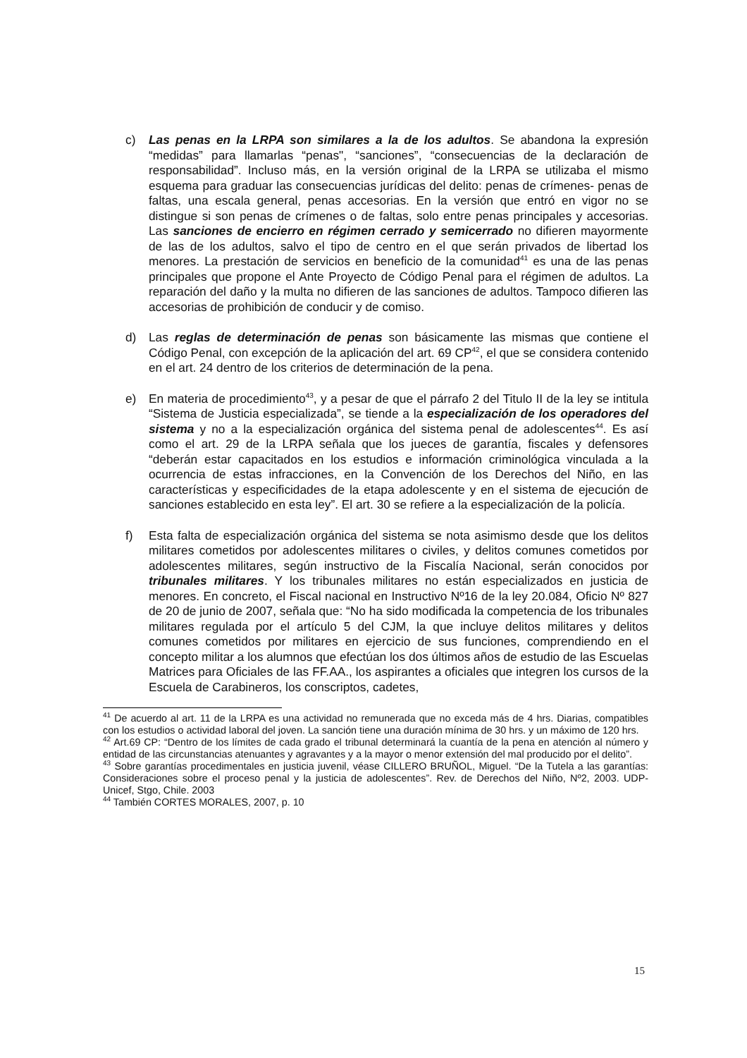c) Las penas en la LRPA son similares a la de los adultos. Se abandona la expresión “medidas” para llamarlas “penas", “sanciones”, “consecuencias de la declaración de responsabilidad”. Incluso más, en la versión original de la LRPA se utilizaba el mismo esquema para graduar las consecuencias jurídicas del delito: penas de crímenes- penas de faltas, una escala general, penas accesorias. En la versión que entró en vigor no se distingue si son penas de crímenes o de faltas, solo entre penas principales y accesorias. Las sanciones de encierro en régimen cerrado y semicerrado no difieren mayormente de las de los adultos, salvo el tipo de centro en el que serán privados de libertad los menores. La prestación de servicios en beneficio de la comunidad<sup>41</sup> es una de las penas principales que propone el Ante Proyecto de Código Penal para el régimen de adultos. La reparación del daño y la multa no difieren de las sanciones de adultos. Tampoco difieren las accesorias de prohibición de conducir y de comiso.
d) Las reglas de determinación de penas son básicamente las mismas que contiene el Código Penal, con excepción de la aplicación del art. 69 CP<sup>42</sup>, el que se considera contenido en el art. 24 dentro de los criterios de determinación de la pena.
e) En materia de procedimiento<sup>43</sup>, y a pesar de que el párrafo 2 del Titulo II de la ley se intitula “Sistema de Justicia especializada”, se tiende a la especialización de los operadores del sistema y no a la especialización orgánica del sistema penal de adolescentes<sup>44</sup>. Es así como el art. 29 de la LRPA señala que los jueces de garantía, fiscales y defensores “deberán estar capacitados en los estudios e información criminológica vinculada a la ocurrencia de estas infracciones, en la Convención de los Derechos del Niño, en las características y especificidades de la etapa adolescente y en el sistema de ejecución de sanciones establecido en esta ley”. El art. 30 se refiere a la especialización de la policía.
f) Esta falta de especialización orgánica del sistema se nota asimismo desde que los delitos militares cometidos por adolescentes militares o civiles, y delitos comunes cometidos por adolescentes militares, según instructivo de la Fiscalía Nacional, serán conocidos por tribunales militares. Y los tribunales militares no están especializados en justicia de menores. En concreto, el Fiscal nacional en Instructivo Nº16 de la ley 20.084, Oficio Nº 827 de 20 de junio de 2007, señala que: “No ha sido modificada la competencia de los tribunales militares regulada por el artículo 5 del CJM, la que incluye delitos militares y delitos comunes cometidos por militares en ejercicio de sus funciones, comprendiendo en el concepto militar a los alumnos que efectúan los dos últimos años de estudio de las Escuelas Matrices para Oficiales de las FF.AA., los aspirantes a oficiales que integren los cursos de la Escuela de Carabineros, los conscriptos, cadetes,
<sup>41</sup> De acuerdo al art. 11 de la LRPA es una actividad no remunerada que no exceda más de 4 hrs. Diarias, compatibles con los estudios o actividad laboral del joven. La sanción tiene una duración mínima de 30 hrs. y un máximo de 120 hrs.
<sup>42</sup> Art.69 CP: “Dentro de los límites de cada grado el tribunal determinará la cuantía de la pena en atención al número y entidad de las circunstancias atenuantes y agravantes y a la mayor o menor extensión del mal producido por el delito”.
<sup>43</sup> Sobre garantías procedimentales en justicia juvenil, véase CILLERO BRUÑOL, Miguel. “De la Tutela a las garantías: Consideraciones sobre el proceso penal y la justicia de adolescentes”. Rev. de Derechos del Niño, Nº2, 2003. UDP- Unicef, Stgo, Chile. 2003
<sup>44</sup> También CORTES MORALES, 2007, p. 10
15